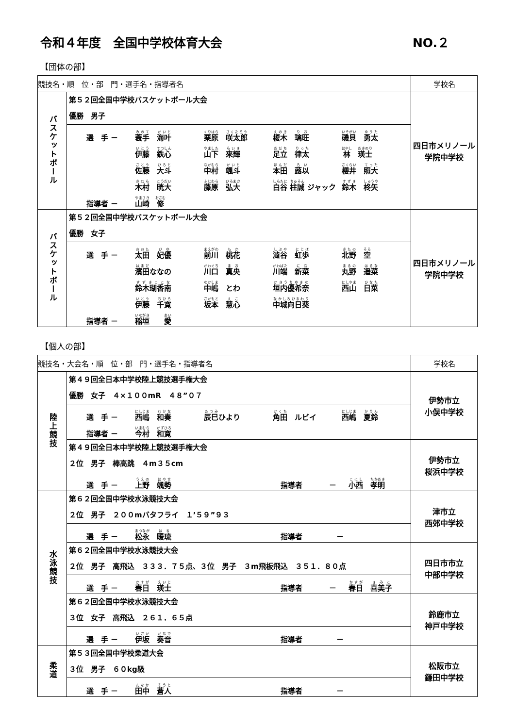令和４年度　全国中学校体育大会 NO.２
【団体の部】
| 競技名・順 位・部 門・選手名・指導者名 | | 学校名 |
| --- | --- | --- |
| バスケットボール | 第５２回全国中学校バスケットボール大会 優勝 男子 選 手 － 蓑手 海叶 栗原 咲太郎 榎木 璃旺 磯貝 勇太 伊藤 鉄心 山下 來輝 足立 律太 林 瑛士 佐藤 大斗 中村 颯斗 本田 蕗以 櫻井 照大 木村 晄大 藤原 弘大 白谷 柱誠 ジャック 鈴木 柊矢 指導者 － 山崎 修 | 四日市メリノール 学院中学校 |
| バスケットボール | 第５２回全国中学校バスケットボール大会 優勝 女子 選 手 － 太田 妃優 前川 桃花 澁谷 虹歩 北野 空 濱田 ななの 川口 真央 川端 新菜 丸野 遥菜 鈴木瑚香南 中嶋 とわ 垣内優希奈 西山 日菜 伊藤 千寛 坂本 慧心 中城向日葵 指導者 － 稲垣 愛 | 四日市メリノール 学院中学校 |
【個人の部】
| 競技名・大会名・順 位・部 門・選手名・指導者名 | | 学校名 |
| --- | --- | --- |
| 陸上競技 | 第４９回全日本中学校陸上競技選手権大会 優勝 女子 ４×１００mR ４８”０７ 選 手 － 西嶋 和奏 辰巳 ひより 角田 ルビイ 西嶋 夏鈴 指導者 － 今村 和寛 | 伊勢市立 小俣中学校 |
| | 第４９回全日本中学校陸上競技選手権大会 ２位 男子 棒高跳 ４m３５cm 選 手 － 上野 颯勢 指導者 － 小西 孝明 | 伊勢市立 桜浜中学校 |
| 水泳競技 | 第６２回全国中学校水泳競技大会 ２位 男子 ２００mバタフライ １’５９”９３ 選 手 － 松永 暖琉 指導者 － | 津市立 西郊中学校 |
| | 第６２回全国中学校水泳競技大会 ２位 男子 高飛込 ３３３．７５点、３位 男子 ３m飛板飛込 ３５１．８０点 選 手 － 春日 瑛士 指導者 － 春日 喜美子 | 四日市市立 中部中学校 |
| | 第６２回全国中学校水泳競技大会 ３位 女子 高飛込 ２６１．６５点 選 手 － 伊坂 奏音 指導者 － | 鈴鹿市立 神戸中学校 |
| 柔道 | 第５３回全国中学校柔道大会 ３位 男子 ６０kg級 選 手 － 田中 蒼人 指導者 － | 松阪市立 鎌田中学校 |